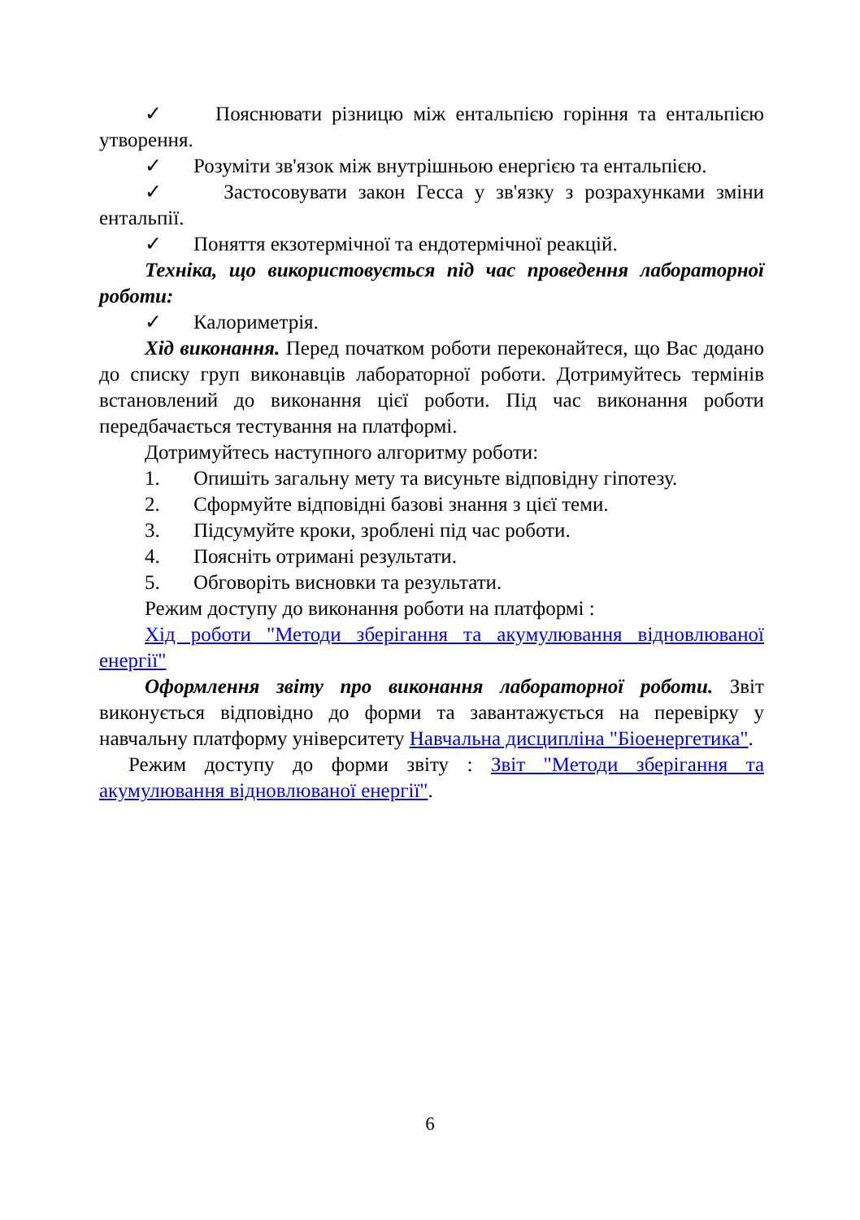✓ Пояснювати різницю між ентальпією горіння та ентальпією утворення.
✓ Розуміти зв'язок між внутрішньою енергією та ентальпією.
✓ Застосовувати закон Гесса у зв'язку з розрахунками зміни ентальпії.
✓ Поняття екзотермічної та ендотермічної реакцій.
Техніка, що використовується під час проведення лабораторної роботи:
✓ Калориметрія.
Хід виконання. Перед початком роботи переконайтеся, що Вас додано до списку груп виконавців лабораторної роботи. Дотримуйтесь термінів встановлений до виконання цієї роботи. Під час виконання роботи передбачається тестування на платформі.
Дотримуйтесь наступного алгоритму роботи:
1. Опишіть загальну мету та висуньте відповідну гіпотезу.
2. Сформуйте відповідні базові знання з цієї теми.
3. Підсумуйте кроки, зроблені під час роботи.
4. Поясніть отримані результати.
5. Обговоріть висновки та результати.
Режим доступу до виконання роботи на платформі :
Хід роботи "Методи зберігання та акумулювання відновлюваної енергії"
Оформлення звіту про виконання лабораторної роботи. Звіт виконується відповідно до форми та завантажується на перевірку у навчальну платформу університету Навчальна дисципліна "Біоенергетика".
Режим доступу до форми звіту : Звіт "Методи зберігання та акумулювання відновлюваної енергії".
6